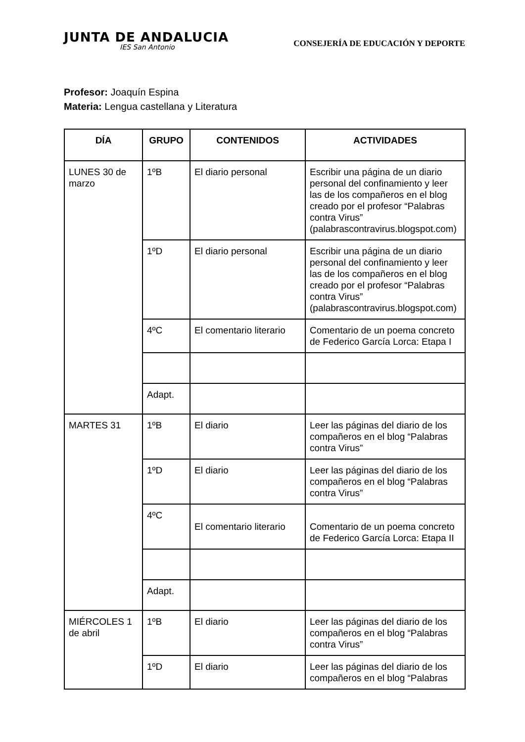JUNTA DE ANDALUCIA
IES San Antonio
CONSEJERÍA DE EDUCACIÓN Y DEPORTE
Profesor: Joaquín Espina
Materia: Lengua castellana y Literatura
| DÍA | GRUPO | CONTENIDOS | ACTIVIDADES |
| --- | --- | --- | --- |
| LUNES 30 de marzo | 1ºB | El diario personal | Escribir una página de un diario personal del confinamiento y leer las de los compañeros en el blog creado por el profesor “Palabras contra Virus” (palabrascontravirus.blogspot.com) |
| | 1ºD | El diario personal | Escribir una página de un diario personal del confinamiento y leer las de los compañeros en el blog creado por el profesor “Palabras contra Virus” (palabrascontravirus.blogspot.com) |
| | 4ºC | El comentario literario | Comentario de un poema concreto de Federico García Lorca: Etapa I |
| | Adapt. | | |
| MARTES 31 | 1ºB | El diario | Leer las páginas del diario de los compañeros en el blog “Palabras contra Virus” |
| | 1ºD | El diario | Leer las páginas del diario de los compañeros en el blog “Palabras contra Virus” |
| | 4ºC | El comentario literario | Comentario de un poema concreto de Federico García Lorca: Etapa II |
| | Adapt. | | |
| MIÉRCOLES 1 de abril | 1ºB | El diario | Leer las páginas del diario de los compañeros en el blog “Palabras contra Virus” |
| | 1ºD | El diario | Leer las páginas del diario de los compañeros en el blog “Palabras |